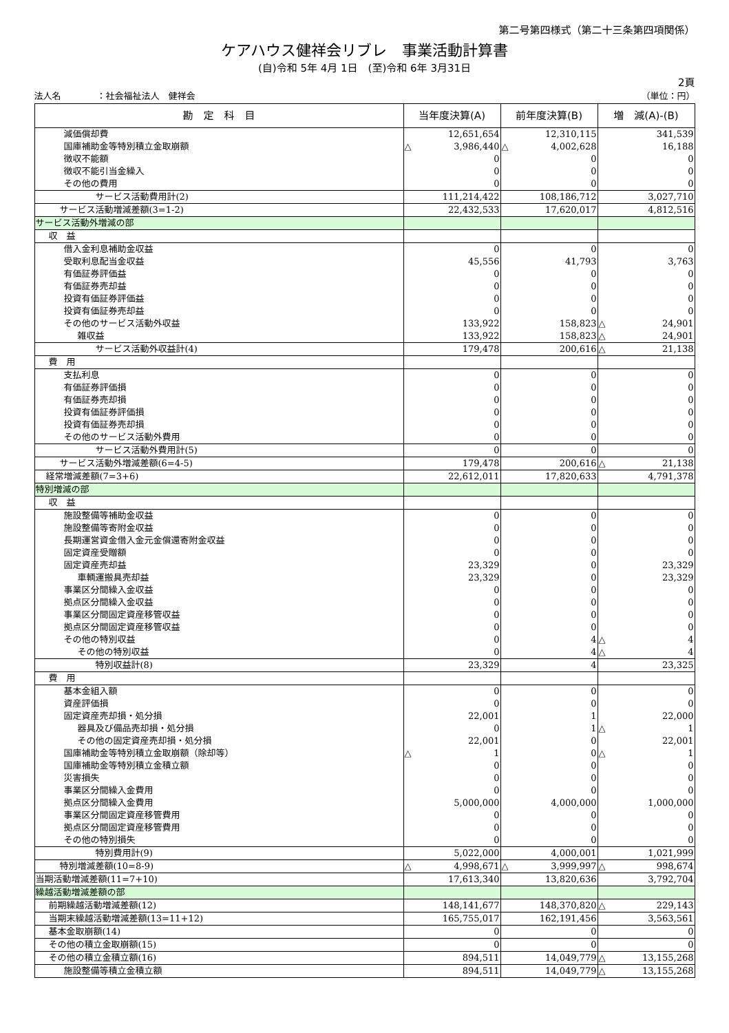第二号第四様式（第二十三条第四項関係）
ケアハウス健祥会リブレ　事業活動計算書
(自)令和 5年 4月 1日　(至)令和 6年 3月31日
2頁
法人名　　　　：社会福祉法人　健祥会 （単位：円）
| 勘 定 科 目 | 当年度決算(A) | 前年度決算(B) | 増 減(A)-(B) |
| --- | --- | --- | --- |
| 減価償却費 | 12,651,654 | 12,310,115 | 341,539 |
| 国庫補助金等特別積立金取崩額 | △ 3,986,440 | △ 4,002,628 | 16,188 |
| 徴収不能額 | 0 | 0 | 0 |
| 徴収不能引当金繰入 | 0 | 0 | 0 |
| その他の費用 | 0 | 0 | 0 |
| サービス活動費用計(2) | 111,214,422 | 108,186,712 | 3,027,710 |
| サービス活動増減差額(3=1-2) | 22,432,533 | 17,620,017 | 4,812,516 |
| サービス活動外増減の部 | | | |
| 収 益 | | | |
| 借入金利息補助金収益 | 0 | 0 | 0 |
| 受取利息配当金収益 | 45,556 | 41,793 | 3,763 |
| 有価証券評価益 | 0 | 0 | 0 |
| 有価証券売却益 | 0 | 0 | 0 |
| 投資有価証券評価益 | 0 | 0 | 0 |
| 投資有価証券売却益 | 0 | 0 | 0 |
| その他のサービス活動外収益 | 133,922 | 158,823 | △ 24,901 |
| 雑収益 | 133,922 | 158,823 | △ 24,901 |
| サービス活動外収益計(4) | 179,478 | 200,616 | △ 21,138 |
| 費 用 | | | |
| 支払利息 | 0 | 0 | 0 |
| 有価証券評価損 | 0 | 0 | 0 |
| 有価証券売却損 | 0 | 0 | 0 |
| 投資有価証券評価損 | 0 | 0 | 0 |
| 投資有価証券売却損 | 0 | 0 | 0 |
| その他のサービス活動外費用 | 0 | 0 | 0 |
| サービス活動外費用計(5) | 0 | 0 | 0 |
| サービス活動外増減差額(6=4-5) | 179,478 | 200,616 | △ 21,138 |
| 経常増減差額(7=3+6) | 22,612,011 | 17,820,633 | 4,791,378 |
| 特別増減の部 | | | |
| 収 益 | | | |
| 施設整備等補助金収益 | 0 | 0 | 0 |
| 施設整備等寄附金収益 | 0 | 0 | 0 |
| 長期運営資金借入金元金償還寄附金収益 | 0 | 0 | 0 |
| 固定資産受贈額 | 0 | 0 | 0 |
| 固定資産売却益 | 23,329 | 0 | 23,329 |
| 車輌運搬具売却益 | 23,329 | 0 | 23,329 |
| 事業区分間繰入金収益 | 0 | 0 | 0 |
| 拠点区分間繰入金収益 | 0 | 0 | 0 |
| 事業区分間固定資産移管収益 | 0 | 0 | 0 |
| 拠点区分間固定資産移管収益 | 0 | 0 | 0 |
| その他の特別収益 | 0 | 4 | △ 4 |
| その他の特別収益 | 0 | 4 | △ 4 |
| 特別収益計(8) | 23,329 | 4 | 23,325 |
| 費 用 | | | |
| 基本金組入額 | 0 | 0 | 0 |
| 資産評価損 | 0 | 0 | 0 |
| 固定資産売却損・処分損 | 22,001 | 1 | 22,000 |
| 器具及び備品売却損・処分損 | 0 | 1 | △ 1 |
| その他の固定資産売却損・処分損 | 22,001 | 0 | 22,001 |
| 国庫補助金等特別積立金取崩額（除却等） | △ 1 | 0 | △ 1 |
| 国庫補助金等特別積立金積立額 | 0 | 0 | 0 |
| 災害損失 | 0 | 0 | 0 |
| 事業区分間繰入金費用 | 0 | 0 | 0 |
| 拠点区分間繰入金費用 | 5,000,000 | 4,000,000 | 1,000,000 |
| 事業区分間固定資産移管費用 | 0 | 0 | 0 |
| 拠点区分間固定資産移管費用 | 0 | 0 | 0 |
| その他の特別損失 | 0 | 0 | 0 |
| 特別費用計(9) | 5,022,000 | 4,000,001 | 1,021,999 |
| 特別増減差額(10=8-9) | △ 4,998,671 | △ 3,999,997 | △ 998,674 |
| 当期活動増減差額(11=7+10) | 17,613,340 | 13,820,636 | 3,792,704 |
| 繰越活動増減差額の部 | | | |
| 前期繰越活動増減差額(12) | 148,141,677 | 148,370,820 | △ 229,143 |
| 当期末繰越活動増減差額(13=11+12) | 165,755,017 | 162,191,456 | 3,563,561 |
| 基本金取崩額(14) | 0 | 0 | 0 |
| その他の積立金取崩額(15) | 0 | 0 | 0 |
| その他の積立金積立額(16) | 894,511 | 14,049,779 | △ 13,155,268 |
| 施設整備等積立金積立額 | 894,511 | 14,049,779 | △ 13,155,268 |